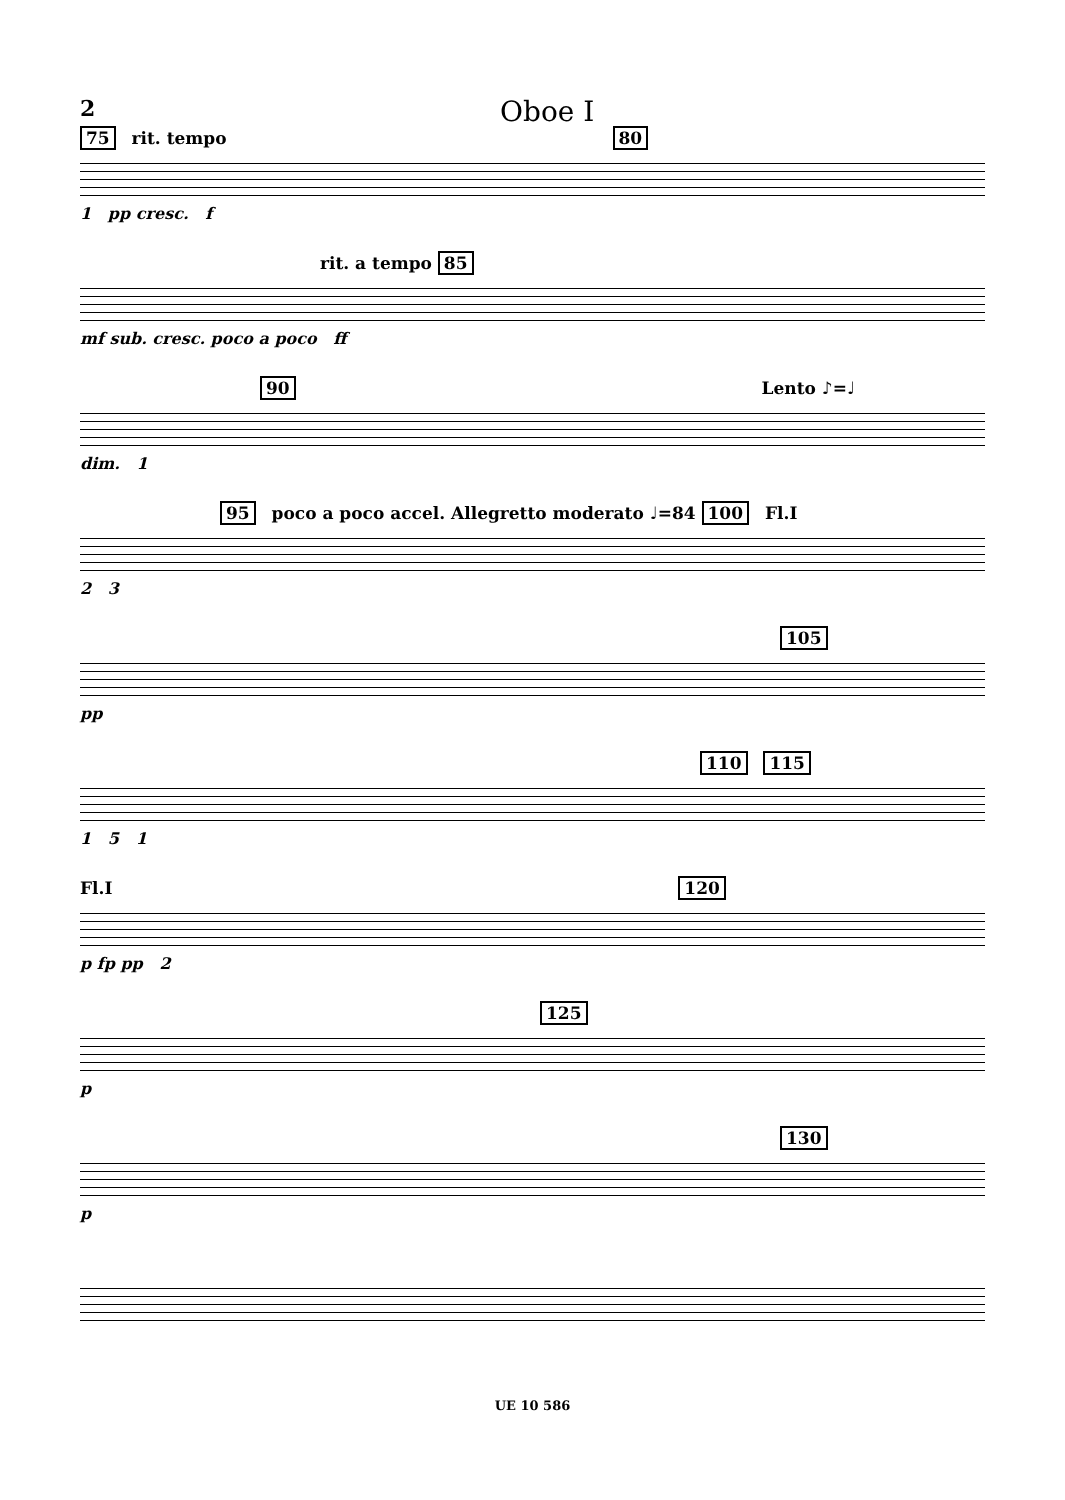2
Oboe I
75 rit. tempo 80
1 pp cresc. f
rit. a tempo 85
mf sub. cresc. poco a poco ff
90 Lento ♪=♩
dim. 1
95 poco a poco accel. Allegretto moderato ♩=84 100 Fl.I
2 3
105
pp
110 115
1 5 1
Fl.I 120
p fp pp 2
125
p
130
p
UE 10 586